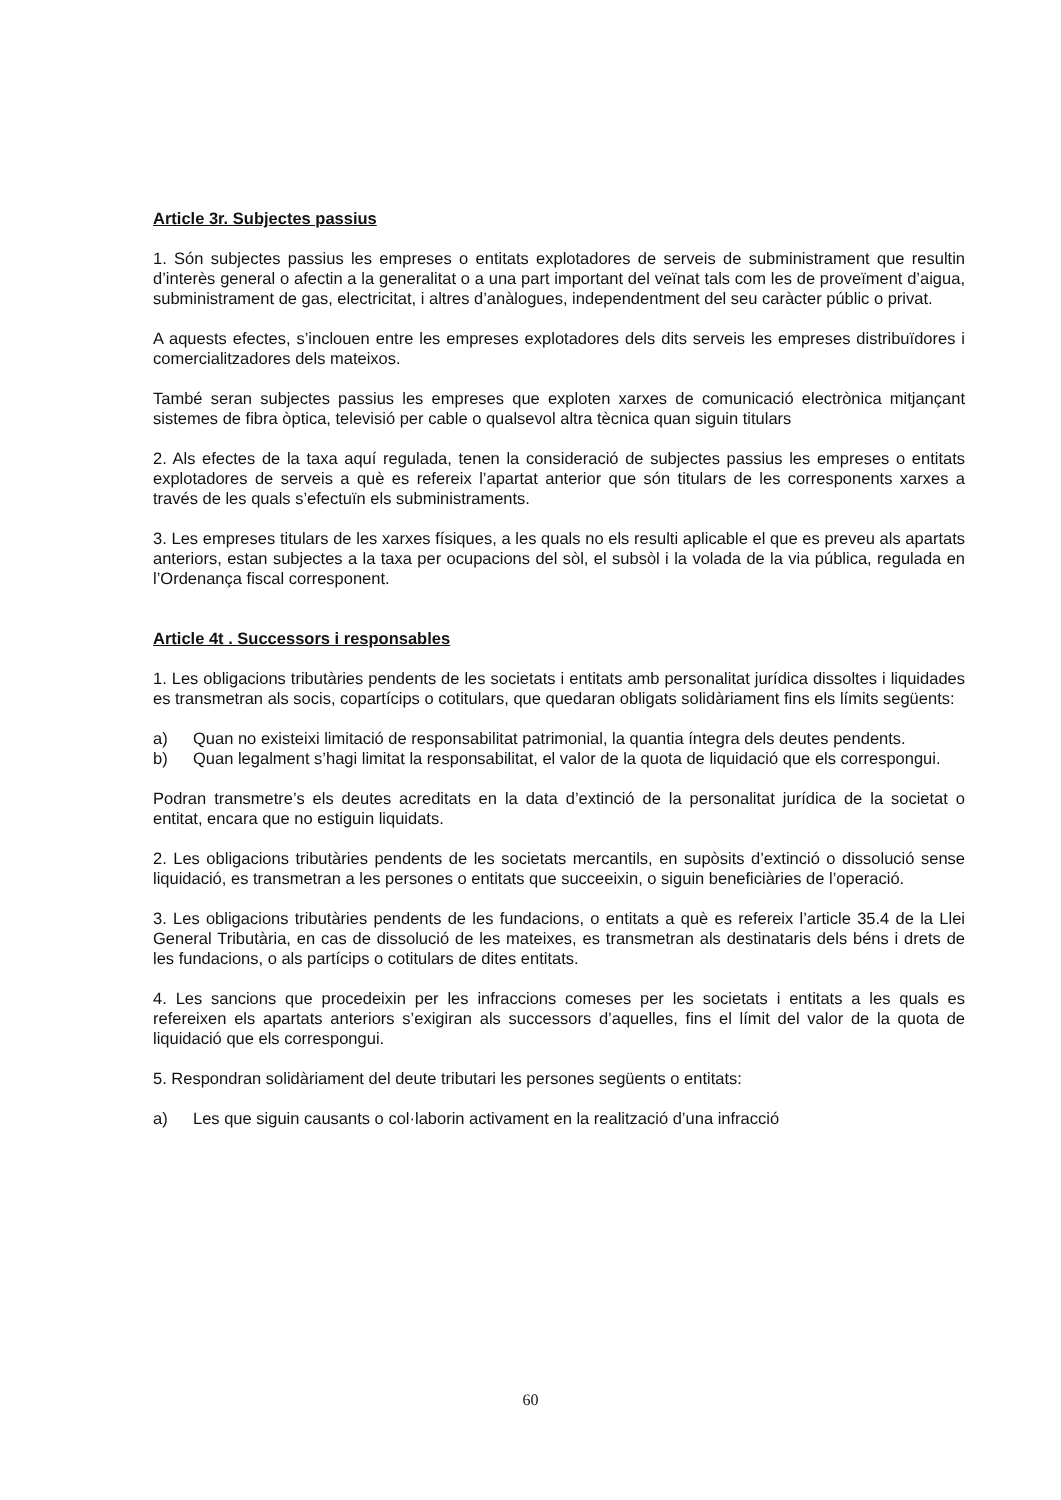Article 3r. Subjectes passius
1. Són subjectes passius les empreses o entitats explotadores de serveis de subministrament que resultin d’interès general o afectin a la generalitat o a una part important del veïnat tals com les de proveïment d’aigua, subministrament de gas, electricitat, i altres d’anàlogues, independentment del seu caràcter públic o privat.
A aquests efectes, s’inclouen entre les empreses explotadores dels dits serveis les empreses distribuïdores i comercialitzadores dels mateixos.
També seran subjectes passius les empreses que exploten xarxes de comunicació electrònica mitjançant sistemes de fibra òptica, televisió per cable o qualsevol altra tècnica quan siguin titulars
2. Als efectes de la taxa aquí regulada, tenen la consideració de subjectes passius les empreses o entitats explotadores de serveis a què es refereix l’apartat anterior que són titulars de les corresponents xarxes a través de les quals s’efectuïn els subministraments.
3. Les empreses titulars de les xarxes físiques, a les quals no els resulti aplicable el que es preveu als apartats anteriors, estan subjectes a la taxa per ocupacions del sòl, el subsòl i la volada de la via pública, regulada en l’Ordenança fiscal corresponent.
Article 4t . Successors i responsables
1. Les obligacions tributàries pendents de les societats i entitats amb personalitat jurídica dissoltes i liquidades es transmetran als socis, copartícips o cotitulars, que quedaran obligats solidàriament fins els límits següents:
a) Quan no existeixi limitació de responsabilitat patrimonial, la quantia íntegra dels deutes pendents.
b) Quan legalment s’hagi limitat la responsabilitat, el valor de la quota de liquidació que els correspongui.
Podran transmetre’s els deutes acreditats en la data d’extinció de la personalitat jurídica de la societat o entitat, encara que no estiguin liquidats.
2. Les obligacions tributàries pendents de les societats mercantils, en supòsits d’extinció o dissolució sense liquidació, es transmetran a les persones o entitats que succeeixin, o siguin beneficiàries de l’operació.
3. Les obligacions tributàries pendents de les fundacions, o entitats a què es refereix l’article 35.4 de la Llei General Tributària, en cas de dissolució de les mateixes, es transmetran als destinataris dels béns i drets de les fundacions, o als partícips o cotitulars de dites entitats.
4. Les sancions que procedeixin per les infraccions comeses per les societats i entitats a les quals es refereixen els apartats anteriors s’exigiran als successors d’aquelles, fins el límit del valor de la quota de liquidació que els correspongui.
5. Respondran solidàriament del deute tributari les persones següents o entitats:
a) Les que siguin causants o col·laborin activament en la realització d’una infracció
60